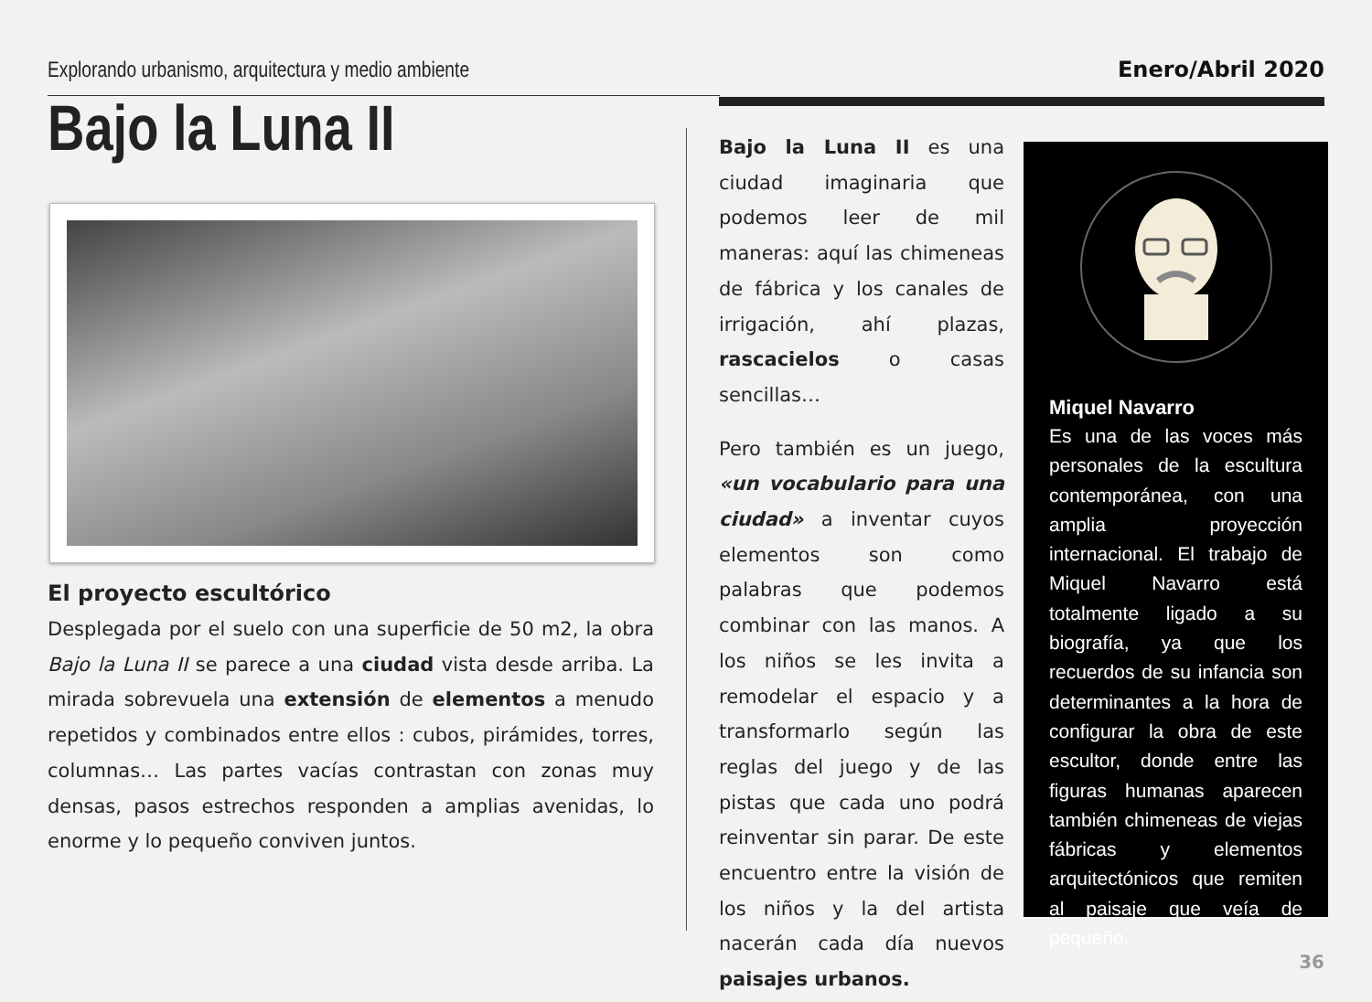Explorando urbanismo, arquitectura y medio ambiente
Enero/Abril 2020
Bajo la Luna II
El proyecto escultórico
Desplegada por el suelo con una superficie de 50 m2, la obra Bajo la Luna II se parece a una ciudad vista desde arriba. La mirada sobrevuela una extensión de elementos a menudo repetidos y combinados entre ellos : cubos, pirámides, torres, columnas… Las partes vacías contrastan con zonas muy densas, pasos estrechos responden a amplias avenidas, lo enorme y lo pequeño conviven juntos.
Bajo la Luna II es una ciudad imaginaria que podemos leer de mil maneras: aquí las chimeneas de fábrica y los canales de irrigación, ahí plazas, rascacielos o casas sencillas…
Pero también es un juego, «un vocabulario para una ciudad» a inventar cuyos elementos son como palabras que podemos combinar con las manos. A los niños se les invita a remodelar el espacio y a transformarlo según las reglas del juego y de las pistas que cada uno podrá reinventar sin parar. De este encuentro entre la visión de los niños y la del artista nacerán cada día nuevos paisajes urbanos.
Miquel Navarro
Es una de las voces más personales de la escultura contemporánea, con una amplia proyección internacional. El trabajo de Miquel Navarro está totalmente ligado a su biografía, ya que los recuerdos de su infancia son determinantes a la hora de configurar la obra de este escultor, donde entre las figuras humanas aparecen también chimeneas de viejas fábricas y elementos arquitectónicos que remiten al paisaje que veía de pequeño.
36